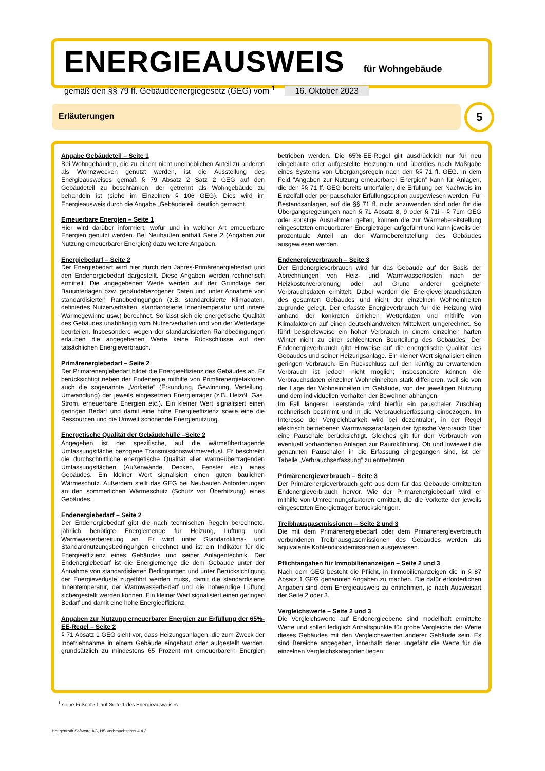ENERGIEAUSWEIS für Wohngebäude
gemäß den §§ 79 ff. Gebäudeenergiegesetz (GEG) vom <sup>1</sup> 16. Oktober 2023
Erläuterungen 5
Angabe Gebäudeteil – Seite 1
Bei Wohngebäuden, die zu einem nicht unerheblichen Anteil zu anderen als Wohnzwecken genutzt werden, ist die Ausstellung des Energieausweises gemäß § 79 Absatz 2 Satz 2 GEG auf den Gebäudeteil zu beschränken, der getrennt als Wohngebäude zu behandeln ist (siehe im Einzelnen § 106 GEG). Dies wird im Energieausweis durch die Angabe „Gebäudeteil“ deutlich gemacht.
Erneuerbare Energien – Seite 1
Hier wird darüber informiert, wofür und in welcher Art erneuerbare Energien genutzt werden. Bei Neubauten enthält Seite 2 (Angaben zur Nutzung erneuerbarer Energien) dazu weitere Angaben.
Energiebedarf – Seite 2
Der Energiebedarf wird hier durch den Jahres-Primärenergiebedarf und den Endenergiebedarf dargestellt. Diese Angaben werden rechnerisch ermittelt. Die angegebenen Werte werden auf der Grundlage der Bauunterlagen bzw. gebäudebezogener Daten und unter Annahme von standardisierten Randbedingungen (z.B. standardisierte Klimadaten, definiertes Nutzerverhalten, standardisierte Innentemperatur und innere Wärmegewinne usw.) berechnet. So lässt sich die energetische Qualität des Gebäudes unabhängig vom Nutzerverhalten und von der Wetterlage beurteilen. Insbesondere wegen der standardisierten Randbedingungen erlauben die angegebenen Werte keine Rückschlüsse auf den tatsächlichen Energieverbrauch.
Primärenergiebedarf – Seite 2
Der Primärenergiebedarf bildet die Energieeffizienz des Gebäudes ab. Er berücksichtigt neben der Endenergie mithilfe von Primärenergiefaktoren auch die sogenannte „Vorkette“ (Erkundung, Gewinnung, Verteilung, Umwandlung) der jeweils eingesetzten Energieträger (z.B. Heizöl, Gas, Strom, erneuerbare Energien etc.). Ein kleiner Wert signalisiert einen geringen Bedarf und damit eine hohe Energieeffizienz sowie eine die Ressourcen und die Umwelt schonende Energienutzung.
Energetische Qualität der Gebäudehülle –Seite 2
Angegeben ist der spezifische, auf die wärmeübertragende Umfassungsfläche bezogene Transmissionswärmeverlust. Er beschreibt die durchschnittliche energetische Qualität aller wärmeübertragenden Umfassungsflächen (Außenwände, Decken, Fenster etc.) eines Gebäudes. Ein kleiner Wert signalisiert einen guten baulichen Wärmeschutz. Außerdem stellt das GEG bei Neubauten Anforderungen an den sommerlichen Wärmeschutz (Schutz vor Überhitzung) eines Gebäudes.
Endenergiebedarf – Seite 2
Der Endenergiebedarf gibt die nach technischen Regeln berechnete, jährlich benötigte Energiemenge für Heizung, Lüftung und Warmwasserbereitung an. Er wird unter Standardklima- und Standardnutzungsbedingungen errechnet und ist ein Indikator für die Energieeffizienz eines Gebäudes und seiner Anlagentechnik. Der Endenergiebedarf ist die Energiemenge die dem Gebäude unter der Annahme von standardisierten Bedingungen und unter Berücksichtigung der Energieverluste zugeführt werden muss, damit die standardisierte Innentemperatur, der Warmwasserbedarf und die notwendige Lüftung sichergestellt werden können. Ein kleiner Wert signalisiert einen geringen Bedarf und damit eine hohe Energieeffizienz.
Angaben zur Nutzung erneuerbarer Energien zur Erfüllung der 65%-EE-Regel – Seite 2
§ 71 Absatz 1 GEG sieht vor, dass Heizungsanlagen, die zum Zweck der Inbetriebnahme in einem Gebäude eingebaut oder aufgestellt werden, grundsätzlich zu mindestens 65 Prozent mit erneuerbarern Energien betrieben werden. Die 65%-EE-Regel gilt ausdrücklich nur für neu eingebaute oder aufgestellte Heizungen und überdies nach Maßgabe eines Systems von Übergangsregeln nach den §§ 71 ff. GEG. In dem Feld "Angaben zur Nutzung erneuerbarer Energien" kann für Anlagen, die den §§ 71 ff. GEG bereits unterfallen, die Erfüllung per Nachweis im Einzelfall oder per pauschaler Erfüllungsoption ausgewiesen werden. Für Bestandsanlagen, auf die §§ 71 ff. nicht anzuwenden sind oder für die Übergangsregelungen nach § 71 Absatz 8, 9 oder § 71i - § 71m GEG oder sonstige Ausnahmen gelten, können die zur Wärmebereitstellung eingesetzten erneuerbaren Energieträger aufgeführt und kann jeweils der prozentuale Anteil an der Wärmebereitstellung des Gebäudes ausgewiesen werden.
Endenergieverbrauch – Seite 3
Der Endenergieverbrauch wird für das Gebäude auf der Basis der Abrechnungen von Heiz- und Warmwasserkosten nach der Heizkostenverordnung oder auf Grund anderer geeigneter Verbrauchsdaten ermittelt. Dabei werden die Energieverbrauchsdaten des gesamten Gebäudes und nicht der einzelnen Wohneinheiten zugrunde gelegt. Der erfasste Energieverbrauch für die Heizung wird anhand der konkreten örtlichen Wetterdaten und mithilfe von Klimafaktoren auf einen deutschlandweiten Mittelwert umgerechnet. So führt beispielsweise ein hoher Verbrauch in einem einzelnen harten Winter nicht zu einer schlechteren Beurteilung des Gebäudes. Der Endenergieverbrauch gibt Hinweise auf die energetische Qualität des Gebäudes und seiner Heizungsanlage. Ein kleiner Wert signalisiert einen geringen Verbrauch. Ein Rückschluss auf den künftig zu erwartenden Verbrauch ist jedoch nicht möglich; insbesondere können die Verbrauchsdaten einzelner Wohneinheiten stark differieren, weil sie von der Lage der Wohneinheiten im Gebäude, von der jeweiligen Nutzung und dem individuellen Verhalten der Bewohner abhängen.
Im Fall längerer Leerstände wird hierfür ein pauschaler Zuschlag rechnerisch bestimmt und in die Verbrauchserfassung einbezogen. Im Interesse der Vergleichbarkeit wird bei dezentralen, in der Regel elektrisch betriebenen Warmwasseranlagen der typische Verbrauch über eine Pauschale berücksichtigt. Gleiches gilt für den Verbrauch von eventuell vorhandenen Anlagen zur Raumkühlung. Ob und inwieweit die genannten Pauschalen in die Erfassung eingegangen sind, ist der Tabelle „Verbrauchserfassung“ zu entnehmen.
Primärenergieverbrauch – Seite 3
Der Primärenergieverbrauch geht aus dem für das Gebäude ermittelten Endenergieverbrauch hervor. Wie der Primärenergiebedarf wird er mithilfe von Umrechnungsfaktoren ermittelt, die die Vorkette der jeweils eingesetzten Energieträger berücksichtigen.
Treibhausgasemissionen – Seite 2 und 3
Die mit dem Primärenergiebedarf oder dem Primärenergieverbrauch verbundenen Treibhausgasemissionen des Gebäudes werden als äquivalente Kohlendioxidemissionen ausgewiesen.
Pflichtangaben für Immobilienanzeigen – Seite 2 und 3
Nach dem GEG besteht die Pflicht, in Immobilienanzeigen die in § 87 Absatz 1 GEG genannten Angaben zu machen. Die dafür erforderlichen Angaben sind dem Energieausweis zu entnehmen, je nach Ausweisart der Seite 2 oder 3.
Vergleichswerte – Seite 2 und 3
Die Vergleichswerte auf Endenergieebene sind modellhaft ermittelte Werte und sollen lediglich Anhaltspunkte für grobe Vergleiche der Werte dieses Gebäudes mit den Vergleichswerten anderer Gebäude sein. Es sind Bereiche angegeben, innerhalb derer ungefähr die Werte für die einzelnen Vergleichskategorien liegen.
<sup>1</sup> siehe Fußnote 1 auf Seite 1 des Energieausweises
Hottgenroth Software AG, HS Verbrauchspass 4.4.3